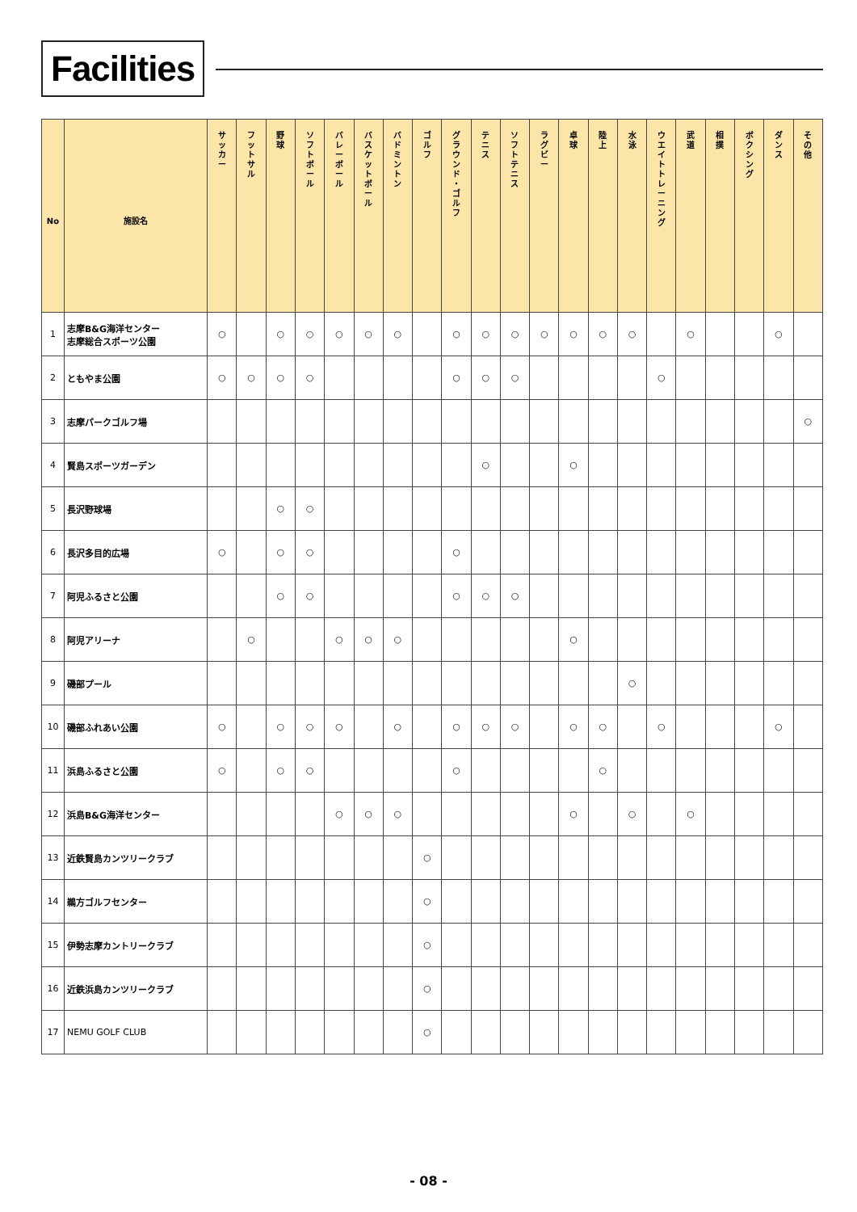Facilities
| No | 施設名 | サ ッ カ ー | フ ッ ト サ ル | 野 球 | ソ フ ト ボ ー ル | バ レ ー ボ ー ル | バ ス ケ ッ ト ボ ー ル | バ ド ミ ン ト ン | ゴ ル フ | グ ラ ウ ン ド ・ ゴ ル フ | テ ニ ス | ソ フ ト テ ニ ス | ラ グ ビ ー | 卓 球 | 陸 上 | 水 泳 | ウ エ イ ト ト レ ー ニ ン グ | 武 道 | 相 撲 | ボ ク シ ン グ | ダ ン ス | そ の 他 |
| --- | --- | --- | --- | --- | --- | --- | --- | --- | --- | --- | --- | --- | --- | --- | --- | --- | --- | --- | --- | --- | --- | --- |
| 1 | 志摩B&G海洋センター 志摩総合スポーツ公園 | ○ | | ○ | ○ | ○ | ○ | ○ | | ○ | ○ | ○ | ○ | ○ | ○ | ○ | | ○ | | | ○ | |
| 2 | ともやま公園 | ○ | ○ | ○ | ○ | | | | | ○ | ○ | ○ | | | | | ○ | | | | | |
| 3 | 志摩パークゴルフ場 | | | | | | | | | | | | | | | | | | | | | ○ |
| 4 | 賢島スポーツガーデン | | | | | | | | | | ○ | | | ○ | | | | | | | | |
| 5 | 長沢野球場 | | | ○ | ○ | | | | | | | | | | | | | | | | | |
| 6 | 長沢多目的広場 | ○ | | ○ | ○ | | | | | ○ | | | | | | | | | | | | |
| 7 | 阿児ふるさと公園 | | | ○ | ○ | | | | | ○ | ○ | ○ | | | | | | | | | | |
| 8 | 阿児アリーナ | | ○ | | | ○ | ○ | ○ | | | | | | ○ | | | | | | | | |
| 9 | 磯部プール | | | | | | | | | | | | | | | ○ | | | | | | |
| 10 | 磯部ふれあい公園 | ○ | | ○ | ○ | ○ | | ○ | | ○ | ○ | ○ | | ○ | ○ | | ○ | | | | ○ | |
| 11 | 浜島ふるさと公園 | ○ | | ○ | ○ | | | | | ○ | | | | | ○ | | | | | | | |
| 12 | 浜島B&G海洋センター | | | | | ○ | ○ | ○ | | | | | | ○ | | ○ | | ○ | | | | |
| 13 | 近鉄賢島カンツリークラブ | | | | | | | | ○ | | | | | | | | | | | | | |
| 14 | 鵜方ゴルフセンター | | | | | | | | ○ | | | | | | | | | | | | | |
| 15 | 伊勢志摩カントリークラブ | | | | | | | | ○ | | | | | | | | | | | | | |
| 16 | 近鉄浜島カンツリークラブ | | | | | | | | ○ | | | | | | | | | | | | | |
| 17 | NEMU GOLF CLUB | | | | | | | | ○ | | | | | | | | | | | | | |
- 08 -